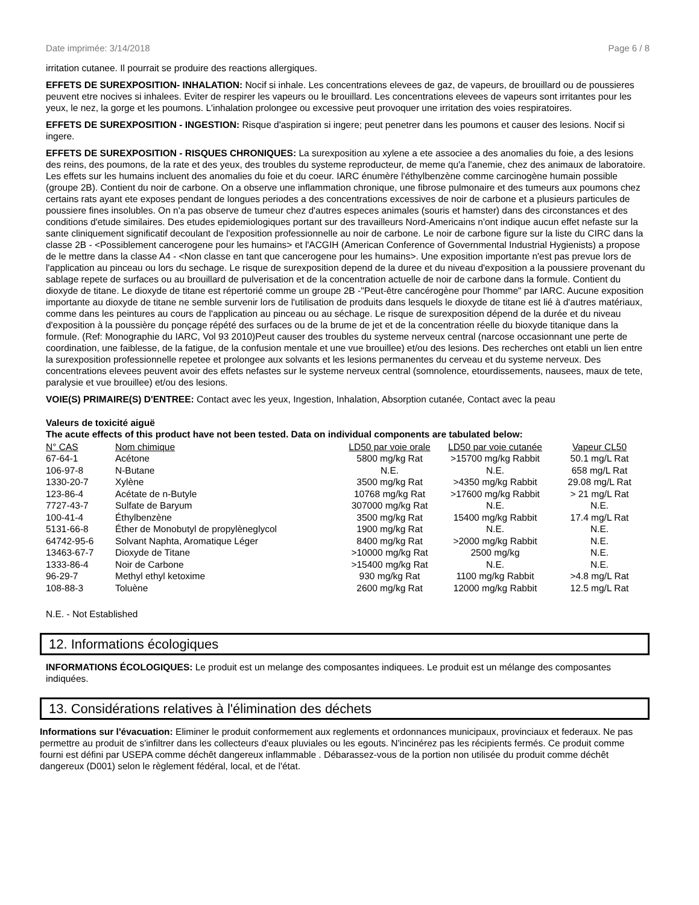Date imprimée: 3/14/2018 Page 6 / 8
irritation cutanee. Il pourrait se produire des reactions allergiques.
EFFETS DE SUREXPOSITION- INHALATION: Nocif si inhale. Les concentrations elevees de gaz, de vapeurs, de brouillard ou de poussieres peuvent etre nocives si inhalees. Eviter de respirer les vapeurs ou le brouillard. Les concentrations elevees de vapeurs sont irritantes pour les yeux, le nez, la gorge et les poumons. L'inhalation prolongee ou excessive peut provoquer une irritation des voies respiratoires.
EFFETS DE SUREXPOSITION - INGESTION: Risque d'aspiration si ingere; peut penetrer dans les poumons et causer des lesions. Nocif si ingere.
EFFETS DE SUREXPOSITION - RISQUES CHRONIQUES: La surexposition au xylene a ete associee a des anomalies du foie, a des lesions des reins, des poumons, de la rate et des yeux, des troubles du systeme reproducteur, de meme qu'a l'anemie, chez des animaux de laboratoire. Les effets sur les humains incluent des anomalies du foie et du coeur. IARC énumère l'éthylbenzène comme carcinogène humain possible (groupe 2B). Contient du noir de carbone. On a observe une inflammation chronique, une fibrose pulmonaire et des tumeurs aux poumons chez certains rats ayant ete exposes pendant de longues periodes a des concentrations excessives de noir de carbone et a plusieurs particules de poussiere fines insolubles. On n'a pas observe de tumeur chez d'autres especes animales (souris et hamster) dans des circonstances et des conditions d'etude similaires. Des etudes epidemiologiques portant sur des travailleurs Nord-Americains n'ont indique aucun effet nefaste sur la sante cliniquement significatif decoulant de l'exposition professionnelle au noir de carbone. Le noir de carbone figure sur la liste du CIRC dans la classe 2B - <Possiblement cancerogene pour les humains> et l'ACGIH (American Conference of Governmental Industrial Hygienists) a propose de le mettre dans la classe A4 - <Non classe en tant que cancerogene pour les humains>. Une exposition importante n'est pas prevue lors de l'application au pinceau ou lors du sechage. Le risque de surexposition depend de la duree et du niveau d'exposition a la poussiere provenant du sablage repete de surfaces ou au brouillard de pulverisation et de la concentration actuelle de noir de carbone dans la formule. Contient du dioxyde de titane. Le dioxyde de titane est répertorié comme un groupe 2B -"Peut-être cancérogène pour l'homme" par IARC. Aucune exposition importante au dioxyde de titane ne semble survenir lors de l'utilisation de produits dans lesquels le dioxyde de titane est lié à d'autres matériaux, comme dans les peintures au cours de l'application au pinceau ou au séchage. Le risque de surexposition dépend de la durée et du niveau d'exposition à la poussière du ponçage répété des surfaces ou de la brume de jet et de la concentration réelle du bioxyde titanique dans la formule. (Ref: Monographie du IARC, Vol 93 2010)Peut causer des troubles du systeme nerveux central (narcose occasionnant une perte de coordination, une faiblesse, de la fatigue, de la confusion mentale et une vue brouillee) et/ou des lesions. Des recherches ont etabli un lien entre la surexposition professionnelle repetee et prolongee aux solvants et les lesions permanentes du cerveau et du systeme nerveux. Des concentrations elevees peuvent avoir des effets nefastes sur le systeme nerveux central (somnolence, etourdissements, nausees, maux de tete, paralysie et vue brouillee) et/ou des lesions.
VOIE(S) PRIMAIRE(S) D'ENTREE: Contact avec les yeux, Ingestion, Inhalation, Absorption cutanée, Contact avec la peau
Valeurs de toxicité aiguë
The acute effects of this product have not been tested. Data on individual components are tabulated below:
| N° CAS | Nom chimique | LD50 par voie orale | LD50 par voie cutanée | Vapeur CL50 |
| --- | --- | --- | --- | --- |
| 67-64-1 | Acétone | 5800 mg/kg Rat | >15700 mg/kg Rabbit | 50.1 mg/L Rat |
| 106-97-8 | N-Butane | N.E. | N.E. | 658 mg/L Rat |
| 1330-20-7 | Xylène | 3500 mg/kg Rat | >4350 mg/kg Rabbit | 29.08 mg/L Rat |
| 123-86-4 | Acétate de n-Butyle | 10768 mg/kg Rat | >17600 mg/kg Rabbit | > 21 mg/L Rat |
| 7727-43-7 | Sulfate de Baryum | 307000 mg/kg Rat | N.E. | N.E. |
| 100-41-4 | Éthylbenzène | 3500 mg/kg Rat | 15400 mg/kg Rabbit | 17.4 mg/L Rat |
| 5131-66-8 | Éther de Monobutyl de propylèneglycol | 1900 mg/kg Rat | N.E. | N.E. |
| 64742-95-6 | Solvant Naphta, Aromatique Léger | 8400 mg/kg Rat | >2000 mg/kg Rabbit | N.E. |
| 13463-67-7 | Dioxyde de Titane | >10000 mg/kg Rat | 2500 mg/kg | N.E. |
| 1333-86-4 | Noir de Carbone | >15400 mg/kg Rat | N.E. | N.E. |
| 96-29-7 | Methyl ethyl ketoxime | 930 mg/kg Rat | 1100 mg/kg Rabbit | >4.8 mg/L Rat |
| 108-88-3 | Toluène | 2600 mg/kg Rat | 12000 mg/kg Rabbit | 12.5 mg/L Rat |
N.E. - Not Established
12. Informations écologiques
INFORMATIONS ÉCOLOGIQUES: Le produit est un melange des composantes indiquees. Le produit est un mélange des composantes indiquées.
13. Considérations relatives à l'élimination des déchets
Informations sur l'évacuation: Eliminer le produit conformement aux reglements et ordonnances municipaux, provinciaux et federaux. Ne pas permettre au produit de s'infiltrer dans les collecteurs d'eaux pluviales ou les egouts. N'incinérez pas les récipients fermés. Ce produit comme fourni est défini par USEPA comme déchêt dangereux inflammable . Débarassez-vous de la portion non utilisée du produit comme déchêt dangereux (D001) selon le règlement fédéral, local, et de l'état.